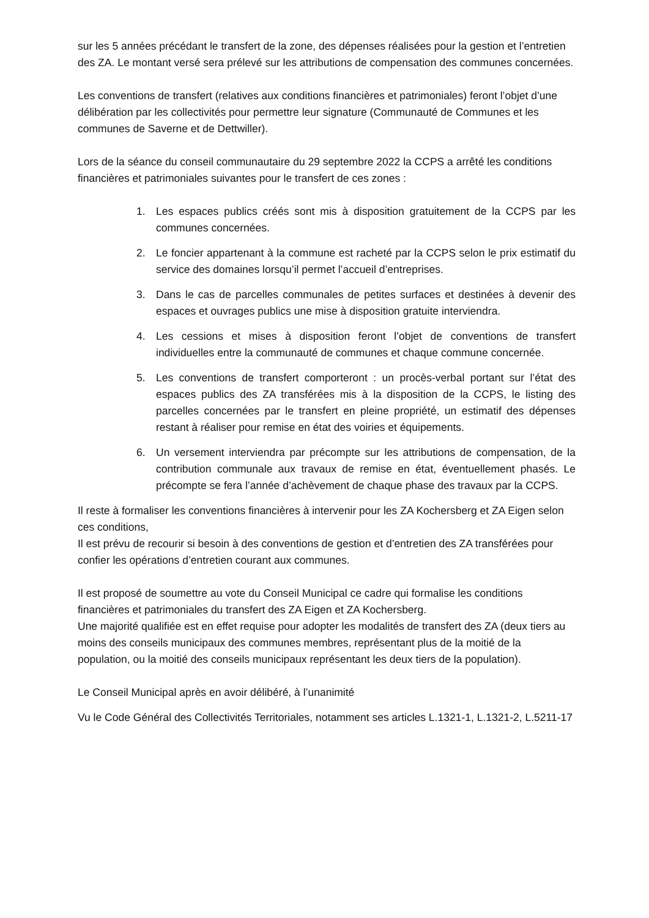sur les 5 années précédant le transfert de la zone, des dépenses réalisées pour la gestion et l’entretien des ZA. Le montant versé sera prélevé sur les attributions de compensation des communes concernées.
Les conventions de transfert (relatives aux conditions financières et patrimoniales) feront l’objet d’une délibération par les collectivités pour permettre leur signature (Communauté de Communes et les communes de Saverne et de Dettwiller).
Lors de la séance du conseil communautaire du 29 septembre 2022 la CCPS a arrêté les conditions financières et patrimoniales suivantes pour le transfert de ces zones :
1. Les espaces publics créés sont mis à disposition gratuitement de la CCPS par les communes concernées.
2. Le foncier appartenant à la commune est racheté par la CCPS selon le prix estimatif du service des domaines lorsqu’il permet l’accueil d’entreprises.
3. Dans le cas de parcelles communales de petites surfaces et destinées à devenir des espaces et ouvrages publics une mise à disposition gratuite interviendra.
4. Les cessions et mises à disposition feront l’objet de conventions de transfert individuelles entre la communauté de communes et chaque commune concernée.
5. Les conventions de transfert comporteront : un procès-verbal portant sur l’état des espaces publics des ZA transférées mis à la disposition de la CCPS, le listing des parcelles concernées par le transfert en pleine propriété, un estimatif des dépenses restant à réaliser pour remise en état des voiries et équipements.
6. Un versement interviendra par précompte sur les attributions de compensation, de la contribution communale aux travaux de remise en état, éventuellement phasés. Le précompte se fera l’année d’achèvement de chaque phase des travaux par la CCPS.
Il reste à formaliser les conventions financières à intervenir pour les ZA Kochersberg et ZA Eigen selon ces conditions,
Il est prévu de recourir si besoin à des conventions de gestion et d’entretien des ZA transférées pour confier les opérations d’entretien courant aux communes.
Il est proposé de soumettre au vote du Conseil Municipal ce cadre qui formalise les conditions financières et patrimoniales du transfert des ZA Eigen et ZA Kochersberg.
Une majorité qualifiée est en effet requise pour adopter les modalités de transfert des ZA (deux tiers au moins des conseils municipaux des communes membres, représentant plus de la moitié de la population, ou la moitié des conseils municipaux représentant les deux tiers de la population).
Le Conseil Municipal après en avoir délibéré, à l’unanimité
Vu le Code Général des Collectivités Territoriales, notamment ses articles L.1321-1, L.1321-2, L.5211-17